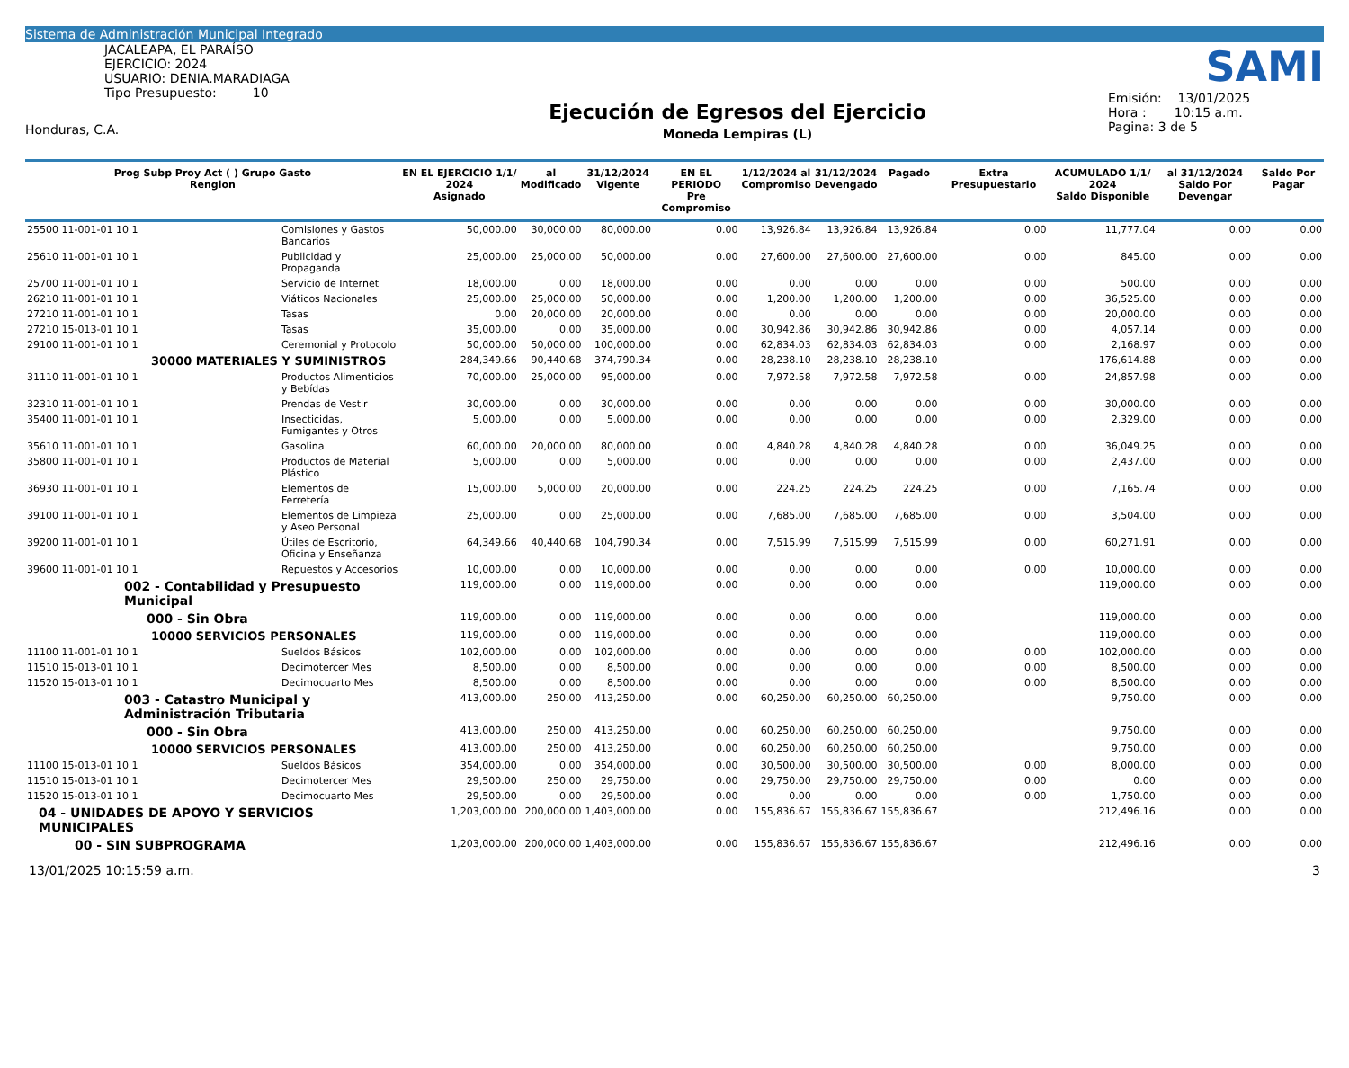Sistema de Administración Municipal Integrado
JACALEAPA, EL PARAÍSO
EJERCICIO: 2024
USUARIO: DENIA.MARADIAGA
Tipo Presupuesto: 10
Honduras, C.A.
Ejecución de Egresos del Ejercicio
Moneda Lempiras (L)
SAMI
Emisión: 13/01/2025
Hora : 10:15 a.m.
Pagina: 3 de 5
| Prog Subp Proy Act ( ) Grupo Gasto Renglon | | EN EL EJERCICIO 1/1/ 2024 Asignado | al Modificado | 31/12/2024 Vigente | EN EL PERIODO Pre Compromiso | 1/12/2024 al Compromiso | 31/12/2024 Devengado | Pagado | Extra Presupuestario | ACUMULADO 1/1/ 2024 Saldo Disponible | al 31/12/2024 Saldo Por Devengar | Saldo Por Pagar |
| --- | --- | --- | --- | --- | --- | --- | --- | --- | --- | --- | --- | --- |
| 25500 11-001-01 10 1 | Comisiones y Gastos Bancarios | 50,000.00 | 30,000.00 | 80,000.00 | 0.00 | 13,926.84 | 13,926.84 | 13,926.84 | 0.00 | 11,777.04 | 0.00 | 0.00 |
| 25610 11-001-01 10 1 | Publicidad y Propaganda | 25,000.00 | 25,000.00 | 50,000.00 | 0.00 | 27,600.00 | 27,600.00 | 27,600.00 | 0.00 | 845.00 | 0.00 | 0.00 |
| 25700 11-001-01 10 1 | Servicio de Internet | 18,000.00 | 0.00 | 18,000.00 | 0.00 | 0.00 | 0.00 | 0.00 | 0.00 | 500.00 | 0.00 | 0.00 |
| 26210 11-001-01 10 1 | Viáticos Nacionales | 25,000.00 | 25,000.00 | 50,000.00 | 0.00 | 1,200.00 | 1,200.00 | 1,200.00 | 0.00 | 36,525.00 | 0.00 | 0.00 |
| 27210 11-001-01 10 1 | Tasas | 0.00 | 20,000.00 | 20,000.00 | 0.00 | 0.00 | 0.00 | 0.00 | 0.00 | 20,000.00 | 0.00 | 0.00 |
| 27210 15-013-01 10 1 | Tasas | 35,000.00 | 0.00 | 35,000.00 | 0.00 | 30,942.86 | 30,942.86 | 30,942.86 | 0.00 | 4,057.14 | 0.00 | 0.00 |
| 29100 11-001-01 10 1 | Ceremonial y Protocolo | 50,000.00 | 50,000.00 | 100,000.00 | 0.00 | 62,834.03 | 62,834.03 | 62,834.03 | 0.00 | 2,168.97 | 0.00 | 0.00 |
| 30000 MATERIALES Y SUMINISTROS | | 284,349.66 | 90,440.68 | 374,790.34 | 0.00 | 28,238.10 | 28,238.10 | 28,238.10 | | 176,614.88 | 0.00 | 0.00 |
| 31110 11-001-01 10 1 | Productos Alimenticios y Bebídas | 70,000.00 | 25,000.00 | 95,000.00 | 0.00 | 7,972.58 | 7,972.58 | 7,972.58 | 0.00 | 24,857.98 | 0.00 | 0.00 |
| 32310 11-001-01 10 1 | Prendas de Vestir | 30,000.00 | 0.00 | 30,000.00 | 0.00 | 0.00 | 0.00 | 0.00 | 0.00 | 30,000.00 | 0.00 | 0.00 |
| 35400 11-001-01 10 1 | Insecticidas, Fumigantes y Otros | 5,000.00 | 0.00 | 5,000.00 | 0.00 | 0.00 | 0.00 | 0.00 | 0.00 | 2,329.00 | 0.00 | 0.00 |
| 35610 11-001-01 10 1 | Gasolina | 60,000.00 | 20,000.00 | 80,000.00 | 0.00 | 4,840.28 | 4,840.28 | 4,840.28 | 0.00 | 36,049.25 | 0.00 | 0.00 |
| 35800 11-001-01 10 1 | Productos de Material Plástico | 5,000.00 | 0.00 | 5,000.00 | 0.00 | 0.00 | 0.00 | 0.00 | 0.00 | 2,437.00 | 0.00 | 0.00 |
| 36930 11-001-01 10 1 | Elementos de Ferretería | 15,000.00 | 5,000.00 | 20,000.00 | 0.00 | 224.25 | 224.25 | 224.25 | 0.00 | 7,165.74 | 0.00 | 0.00 |
| 39100 11-001-01 10 1 | Elementos de Limpieza y Aseo Personal | 25,000.00 | 0.00 | 25,000.00 | 0.00 | 7,685.00 | 7,685.00 | 7,685.00 | 0.00 | 3,504.00 | 0.00 | 0.00 |
| 39200 11-001-01 10 1 | Útiles de Escritorio, Oficina y Enseñanza | 64,349.66 | 40,440.68 | 104,790.34 | 0.00 | 7,515.99 | 7,515.99 | 7,515.99 | 0.00 | 60,271.91 | 0.00 | 0.00 |
| 39600 11-001-01 10 1 | Repuestos y Accesorios | 10,000.00 | 0.00 | 10,000.00 | 0.00 | 0.00 | 0.00 | 0.00 | 0.00 | 10,000.00 | 0.00 | 0.00 |
| 002 - Contabilidad y Presupuesto Municipal | | 119,000.00 | 0.00 | 119,000.00 | 0.00 | 0.00 | 0.00 | 0.00 | | 119,000.00 | 0.00 | 0.00 |
| 000 - Sin Obra | | 119,000.00 | 0.00 | 119,000.00 | 0.00 | 0.00 | 0.00 | 0.00 | | 119,000.00 | 0.00 | 0.00 |
| 10000 SERVICIOS PERSONALES | | 119,000.00 | 0.00 | 119,000.00 | 0.00 | 0.00 | 0.00 | 0.00 | | 119,000.00 | 0.00 | 0.00 |
| 11100 11-001-01 10 1 | Sueldos Básicos | 102,000.00 | 0.00 | 102,000.00 | 0.00 | 0.00 | 0.00 | 0.00 | 0.00 | 102,000.00 | 0.00 | 0.00 |
| 11510 15-013-01 10 1 | Decimotercer Mes | 8,500.00 | 0.00 | 8,500.00 | 0.00 | 0.00 | 0.00 | 0.00 | 0.00 | 8,500.00 | 0.00 | 0.00 |
| 11520 15-013-01 10 1 | Decimocuarto Mes | 8,500.00 | 0.00 | 8,500.00 | 0.00 | 0.00 | 0.00 | 0.00 | 0.00 | 8,500.00 | 0.00 | 0.00 |
| 003 - Catastro Municipal y Administración Tributaria | | 413,000.00 | 250.00 | 413,250.00 | 0.00 | 60,250.00 | 60,250.00 | 60,250.00 | | 9,750.00 | 0.00 | 0.00 |
| 000 - Sin Obra | | 413,000.00 | 250.00 | 413,250.00 | 0.00 | 60,250.00 | 60,250.00 | 60,250.00 | | 9,750.00 | 0.00 | 0.00 |
| 10000 SERVICIOS PERSONALES | | 413,000.00 | 250.00 | 413,250.00 | 0.00 | 60,250.00 | 60,250.00 | 60,250.00 | | 9,750.00 | 0.00 | 0.00 |
| 11100 15-013-01 10 1 | Sueldos Básicos | 354,000.00 | 0.00 | 354,000.00 | 0.00 | 30,500.00 | 30,500.00 | 30,500.00 | 0.00 | 8,000.00 | 0.00 | 0.00 |
| 11510 15-013-01 10 1 | Decimotercer Mes | 29,500.00 | 250.00 | 29,750.00 | 0.00 | 29,750.00 | 29,750.00 | 29,750.00 | 0.00 | 0.00 | 0.00 | 0.00 |
| 11520 15-013-01 10 1 | Decimocuarto Mes | 29,500.00 | 0.00 | 29,500.00 | 0.00 | 0.00 | 0.00 | 0.00 | 0.00 | 1,750.00 | 0.00 | 0.00 |
| 04 - UNIDADES DE APOYO Y SERVICIOS MUNICIPALES | | 1,203,000.00 | 200,000.00 | 1,403,000.00 | 0.00 | 155,836.67 | 155,836.67 | 155,836.67 | | 212,496.16 | 0.00 | 0.00 |
| 00 - SIN SUBPROGRAMA | | 1,203,000.00 | 200,000.00 | 1,403,000.00 | 0.00 | 155,836.67 | 155,836.67 | 155,836.67 | | 212,496.16 | 0.00 | 0.00 |
13/01/2025 10:15:59 a.m. 3